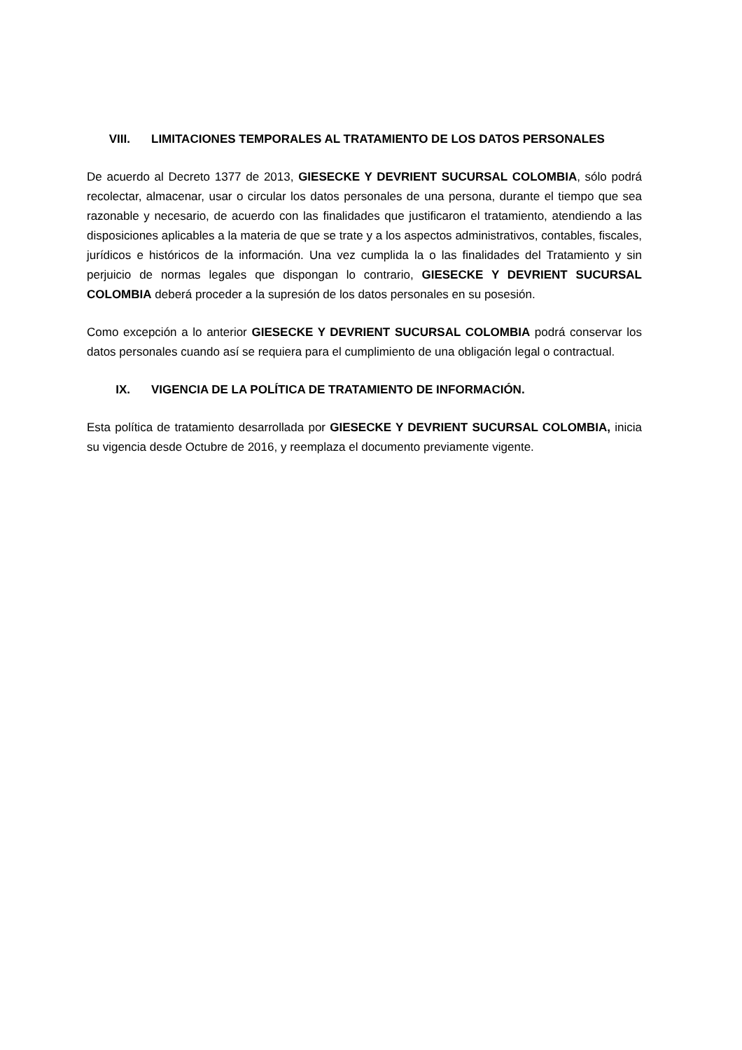VIII. LIMITACIONES TEMPORALES AL TRATAMIENTO DE LOS DATOS PERSONALES
De acuerdo al Decreto 1377 de 2013, GIESECKE Y DEVRIENT SUCURSAL COLOMBIA, sólo podrá recolectar, almacenar, usar o circular los datos personales de una persona, durante el tiempo que sea razonable y necesario, de acuerdo con las finalidades que justificaron el tratamiento, atendiendo a las disposiciones aplicables a la materia de que se trate y a los aspectos administrativos, contables, fiscales, jurídicos e históricos de la información. Una vez cumplida la o las finalidades del Tratamiento y sin perjuicio de normas legales que dispongan lo contrario, GIESECKE Y DEVRIENT SUCURSAL COLOMBIA deberá proceder a la supresión de los datos personales en su posesión.
Como excepción a lo anterior GIESECKE Y DEVRIENT SUCURSAL COLOMBIA podrá conservar los datos personales cuando así se requiera para el cumplimiento de una obligación legal o contractual.
IX. VIGENCIA DE LA POLÍTICA DE TRATAMIENTO DE INFORMACIÓN.
Esta política de tratamiento desarrollada por GIESECKE Y DEVRIENT SUCURSAL COLOMBIA, inicia su vigencia desde Octubre de 2016, y reemplaza el documento previamente vigente.